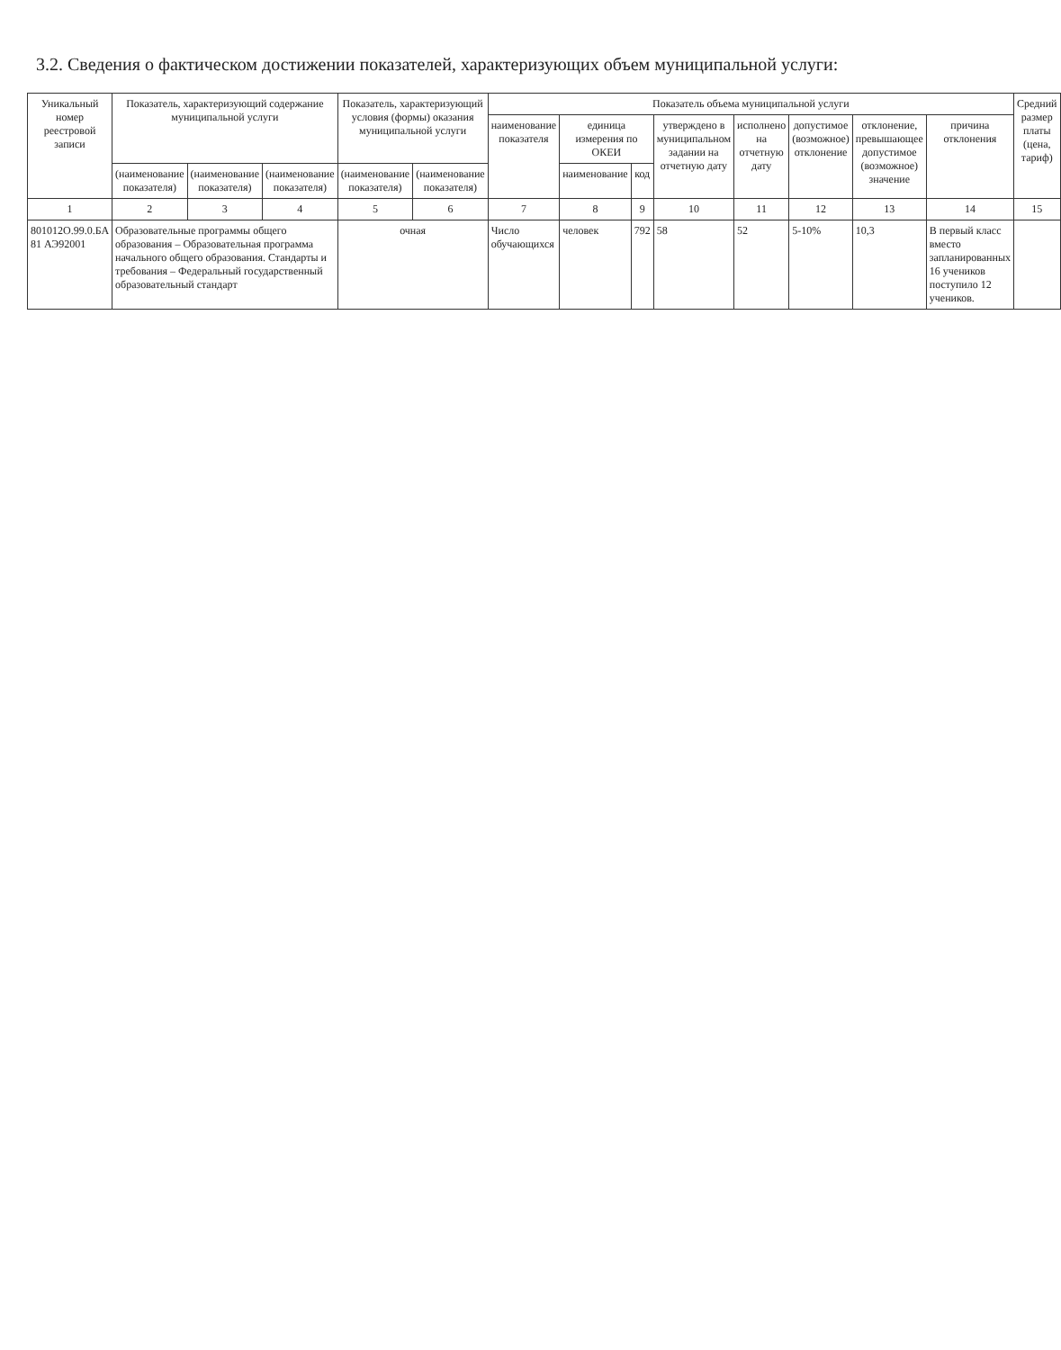3.2. Сведения о фактическом достижении показателей, характеризующих объем муниципальной услуги:
| Уникальный номер реестровой записи | Показатель, характеризующий содержание муниципальной услуги | | | Показатель, характеризующий условия (формы) оказания муниципальной услуги | | Показатель объема муниципальной услуги | | | | | | | | Средний размер платы (цена, тариф) |
| --- | --- | --- | --- | --- | --- | --- | --- | --- | --- | --- | --- | --- | --- | --- |
| | | | | | | наименование показателя | единица измерения по ОКЕИ | | утверждено в муниципальном задании на отчетную дату | исполнено на отчетную дату | допустимое (возможное) отклонение | отклонение, превышающее допустимое (возможное) значение | причина отклонения | |
| | (наименование показателя) | (наименование показателя) | (наименование показателя) | (наименование показателя) | (наименование показателя) | | наименование | код | | | | | | |
| 1 | 2 | 3 | 4 | 5 | 6 | 7 | 8 | 9 | 10 | 11 | 12 | 13 | 14 | 15 |
| 801012О.99.0.БА 81 АЭ92001 | Образовательные программы общего образования – Образовательная программа начального общего образования. Стандарты и требования – Федеральный государственный образовательный стандарт | | | очная | | Число обучающихся | человек | 792 | 58 | 52 | 5-10% | 10,3 | В первый класс вместо запланированных 16 учеников поступило 12 учеников. | |